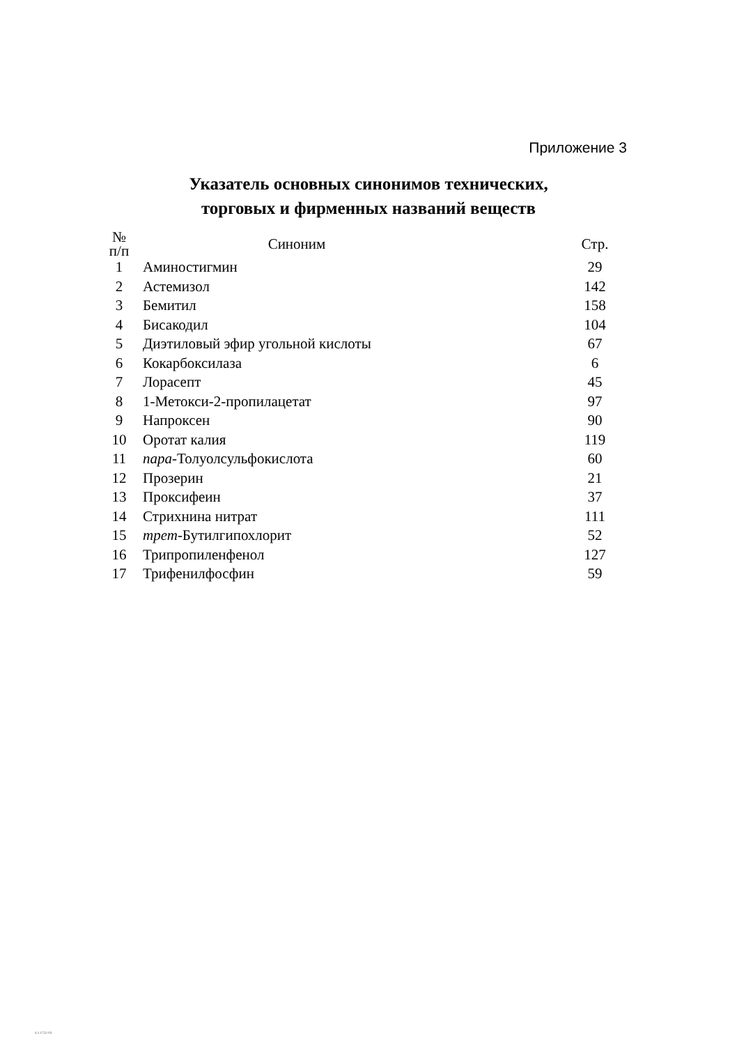Приложение 3
Указатель основных синонимов технических,
торговых и фирменных названий веществ
| № п/п | Синоним | Стр. |
| --- | --- | --- |
| 1 | Аминостигмин | 29 |
| 2 | Астемизол | 142 |
| 3 | Бемитил | 158 |
| 4 | Бисакодил | 104 |
| 5 | Диэтиловый эфир угольной кислоты | 67 |
| 6 | Кокарбоксилаза | 6 |
| 7 | Лорасепт | 45 |
| 8 | 1-Метокси-2-пропилацетат | 97 |
| 9 | Напроксен | 90 |
| 10 | Оротат калия | 119 |
| 11 | пара -Толуолсульфокислота | 60 |
| 12 | Прозерин | 21 |
| 13 | Проксифеин | 37 |
| 14 | Стрихнина нитрат | 111 |
| 15 | трет -Бутилгипохлорит | 52 |
| 16 | Трипропиленфенол | 127 |
| 17 | Трифенилфосфин | 59 |
4.1.1752-03